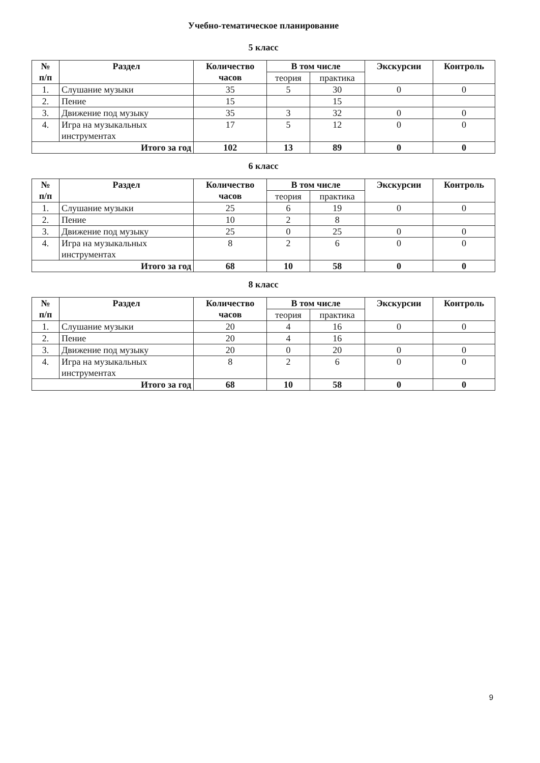Учебно-тематическое планирование
5 класс
| № п/п | Раздел | Количество часов | В том числе | | Экскурсии | Контроль |
| --- | --- | --- | --- | --- | --- | --- |
| | | | теория | практика | | |
| 1. | Слушание музыки | 35 | 5 | 30 | 0 | 0 |
| 2. | Пение | 15 | | 15 | | |
| 3. | Движение под музыку | 35 | 3 | 32 | 0 | 0 |
| 4. | Игра на музыкальных инструментах | 17 | 5 | 12 | 0 | 0 |
| Итого за год | | 102 | 13 | 89 | 0 | 0 |
6 класс
| № п/п | Раздел | Количество часов | В том числе | | Экскурсии | Контроль |
| --- | --- | --- | --- | --- | --- | --- |
| | | | теория | практика | | |
| 1. | Слушание музыки | 25 | 6 | 19 | 0 | 0 |
| 2. | Пение | 10 | 2 | 8 | | |
| 3. | Движение под музыку | 25 | 0 | 25 | 0 | 0 |
| 4. | Игра на музыкальных инструментах | 8 | 2 | 6 | 0 | 0 |
| Итого за год | | 68 | 10 | 58 | 0 | 0 |
8 класс
| № п/п | Раздел | Количество часов | В том числе | | Экскурсии | Контроль |
| --- | --- | --- | --- | --- | --- | --- |
| | | | теория | практика | | |
| 1. | Слушание музыки | 20 | 4 | 16 | 0 | 0 |
| 2. | Пение | 20 | 4 | 16 | | |
| 3. | Движение под музыку | 20 | 0 | 20 | 0 | 0 |
| 4. | Игра на музыкальных инструментах | 8 | 2 | 6 | 0 | 0 |
| Итого за год | | 68 | 10 | 58 | 0 | 0 |
9